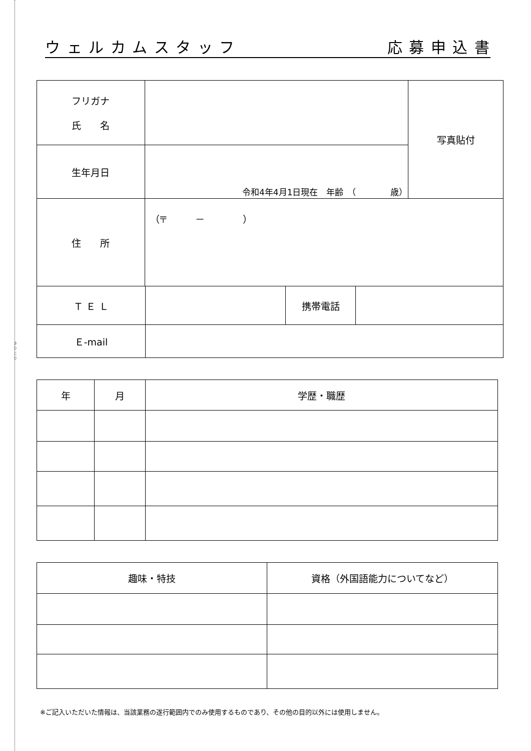きりとり
ウ ェ ル カ ム ス タ ッ フ 応 募 申 込 書
| フリガナ 氏 名 | | 写真貼付 |
| 生年月日 | 令和4年4月1日現在 年齢 （ 歳） | |
| 住 所 | （〒 － ） | |
| Ｔ Ｅ Ｌ | | 携帯電話 | |
| Ｅ-mail | | | |
| 年 | 月 | 学歴・職歴 |
| --- | --- | --- |
| 趣味・特技 | 資格（外国語能力についてなど） |
| --- | --- |
※ご記入いただいた情報は、当該業務の遂行範囲内でのみ使用するものであり、その他の目的以外には使用しません。